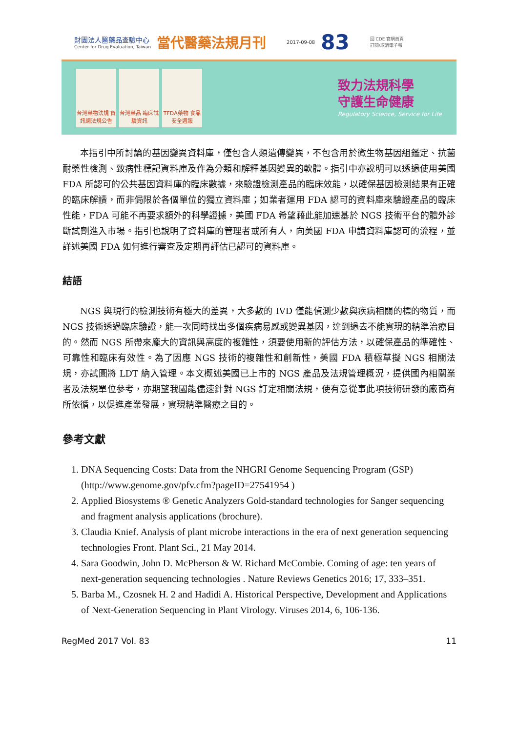財團法人醫藥品查驗中心
Center for Drug Evaluation, Taiwan
當代醫藥法規月刊
2017-09-08
83
回 CDE 官網首頁
訂閱/取消電子報
台灣藥物法規 資訊網法規公告
台灣藥品 臨床試驗資訊
TFDA藥物 食品安全週報
致力法規科學
守護生命健康
Regulatory Science, Service for Life
本指引中所討論的基因變異資料庫，僅包含人類遺傳變異，不包含用於微生物基因組鑑定、抗菌耐藥性檢測、致病性標記資料庫及作為分類和解釋基因變異的軟體。指引中亦說明可以透過使用美國 FDA 所認可的公共基因資料庫的臨床數據，來驗證檢測產品的臨床效能，以確保基因檢測結果有正確的臨床解讀，而非侷限於各個單位的獨立資料庫；如業者運用 FDA 認可的資料庫來驗證產品的臨床性能，FDA 可能不再要求額外的科學證據，美國 FDA 希望藉此能加速基於 NGS 技術平台的體外診斷試劑進入市場。指引也說明了資料庫的管理者或所有人，向美國 FDA 申請資料庫認可的流程，並詳述美國 FDA 如何進行審查及定期再評估已認可的資料庫。
結語
NGS 與現行的檢測技術有極大的差異，大多數的 IVD 僅能偵測少數與疾病相關的標的物質，而 NGS 技術透過臨床驗證，能一次同時找出多個疾病易感或變異基因，達到過去不能實現的精準治療目的。然而 NGS 所帶來龐大的資訊與高度的複雜性，須要使用新的評估方法，以確保產品的準確性、可靠性和臨床有效性。為了因應 NGS 技術的複雜性和創新性，美國 FDA 積極草擬 NGS 相關法規，亦試圖將 LDT 納入管理。本文概述美國已上市的 NGS 產品及法規管理概況，提供國內相關業者及法規單位參考，亦期望我國能儘速針對 NGS 訂定相關法規，使有意從事此項技術研發的廠商有所依循，以促進產業發展，實現精準醫療之目的。
參考文獻
1. DNA Sequencing Costs: Data from the NHGRI Genome Sequencing Program (GSP) (http://www.genome.gov/pfv.cfm?pageID=27541954 )
2. Applied Biosystems ® Genetic Analyzers Gold-standard technologies for Sanger sequencing and fragment analysis applications (brochure).
3. Claudia Knief. Analysis of plant microbe interactions in the era of next generation sequencing technologies Front. Plant Sci., 21 May 2014.
4. Sara Goodwin, John D. McPherson & W. Richard McCombie. Coming of age: ten years of next-generation sequencing technologies . Nature Reviews Genetics 2016; 17, 333–351.
5. Barba M., Czosnek H. 2 and Hadidi A. Historical Perspective, Development and Applications of Next-Generation Sequencing in Plant Virology. Viruses 2014, 6, 106-136.
RegMed 2017 Vol. 83 11